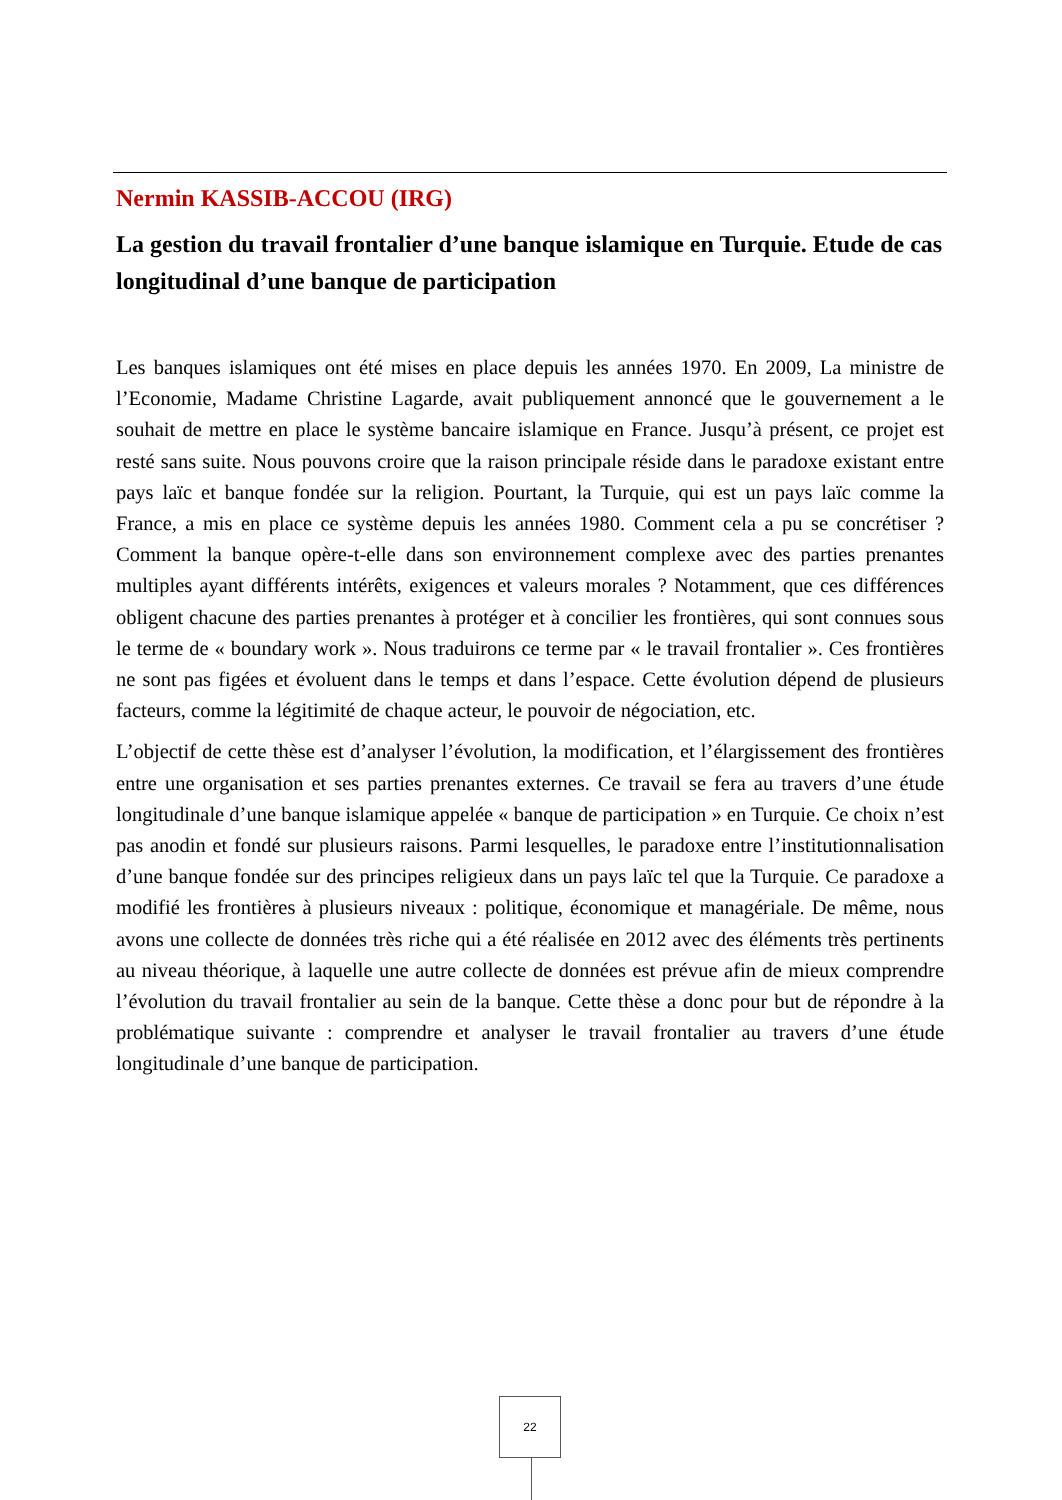Nermin KASSIB-ACCOU (IRG)
La gestion du travail frontalier d’une banque islamique en Turquie. Etude de cas longitudinal d’une banque de participation
Les banques islamiques ont été mises en place depuis les années 1970. En 2009, La ministre de l’Economie, Madame Christine Lagarde, avait publiquement annoncé que le gouvernement a le souhait de mettre en place le système bancaire islamique en France. Jusqu’à présent, ce projet est resté sans suite. Nous pouvons croire que la raison principale réside dans le paradoxe existant entre pays laïc et banque fondée sur la religion. Pourtant, la Turquie, qui est un pays laïc comme la France, a mis en place ce système depuis les années 1980. Comment cela a pu se concrétiser ? Comment la banque opère-t-elle dans son environnement complexe avec des parties prenantes multiples ayant différents intérêts, exigences et valeurs morales ? Notamment, que ces différences obligent chacune des parties prenantes à protéger et à concilier les frontières, qui sont connues sous le terme de « boundary work ». Nous traduirons ce terme par « le travail frontalier ». Ces frontières ne sont pas figées et évoluent dans le temps et dans l’espace. Cette évolution dépend de plusieurs facteurs, comme la légitimité de chaque acteur, le pouvoir de négociation, etc.
L’objectif de cette thèse est d’analyser l’évolution, la modification, et l’élargissement des frontières entre une organisation et ses parties prenantes externes. Ce travail se fera au travers d’une étude longitudinale d’une banque islamique appelée « banque de participation » en Turquie. Ce choix n’est pas anodin et fondé sur plusieurs raisons. Parmi lesquelles, le paradoxe entre l’institutionnalisation d’une banque fondée sur des principes religieux dans un pays laïc tel que la Turquie. Ce paradoxe a modifié les frontières à plusieurs niveaux : politique, économique et managériale. De même, nous avons une collecte de données très riche qui a été réalisée en 2012 avec des éléments très pertinents au niveau théorique, à laquelle une autre collecte de données est prévue afin de mieux comprendre l’évolution du travail frontalier au sein de la banque. Cette thèse a donc pour but de répondre à la problématique suivante : comprendre et analyser le travail frontalier au travers d’une étude longitudinale d’une banque de participation.
22